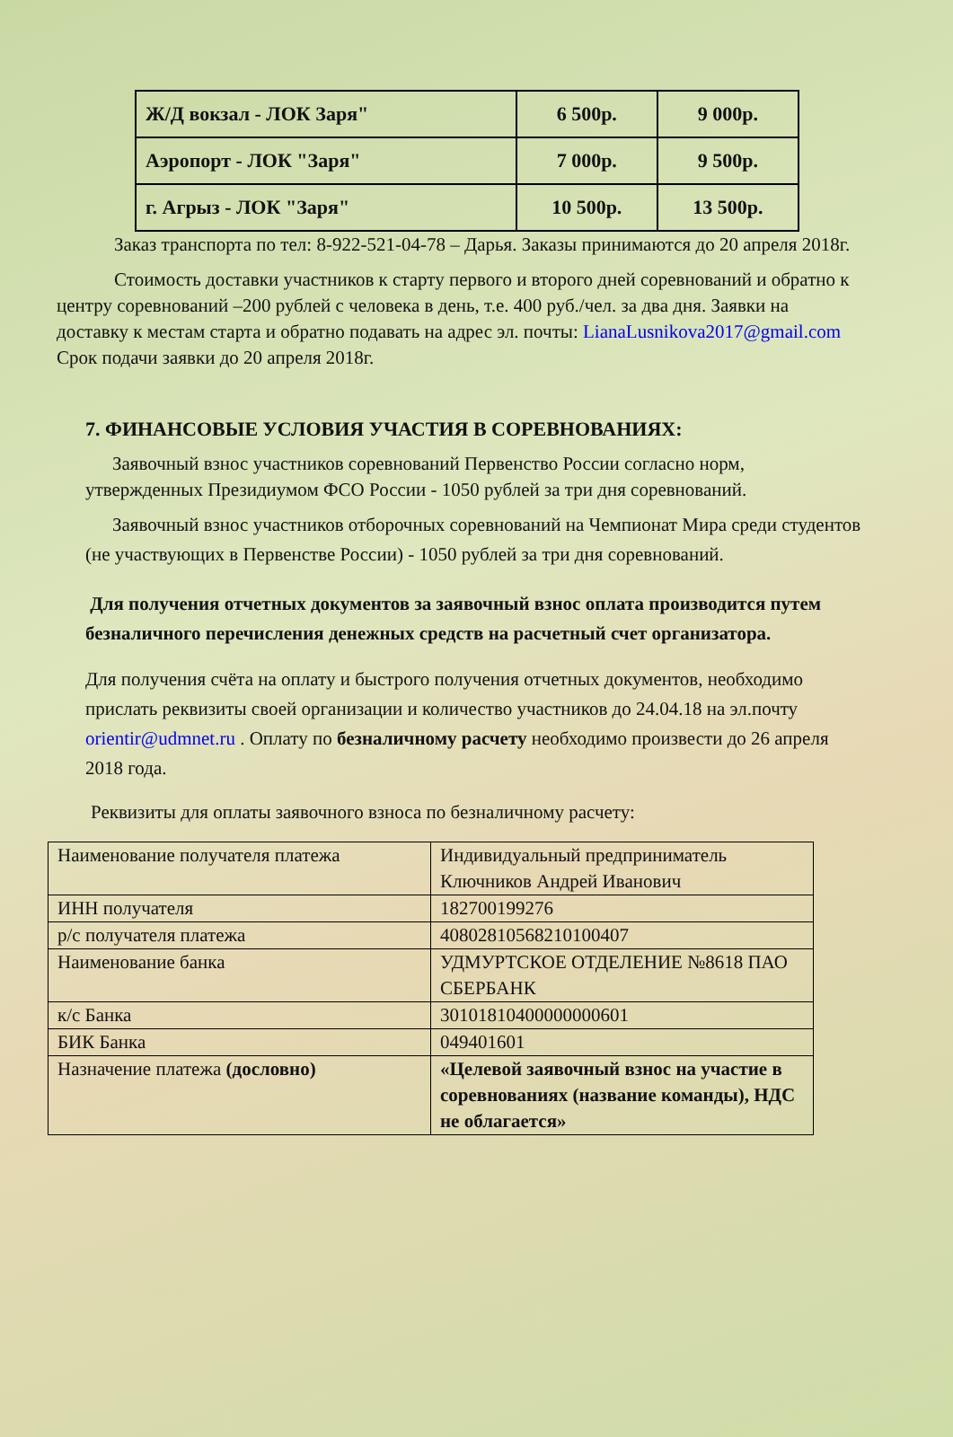| Ж/Д вокзал - ЛОК Заря" | 6 500р. | 9 000р. |
| Аэропорт - ЛОК "Заря" | 7 000р. | 9 500р. |
| г. Агрыз - ЛОК "Заря" | 10 500р. | 13 500р. |
Заказ транспорта по тел: 8-922-521-04-78 – Дарья. Заказы принимаются до 20 апреля 2018г.
Стоимость доставки участников к старту первого и второго дней соревнований и обратно к центру соревнований –200 рублей с человека в день, т.е. 400 руб./чел. за два дня. Заявки на доставку к местам старта и обратно подавать на адрес эл. почты: LianaLusnikova2017@gmail.com Срок подачи заявки до 20 апреля 2018г.
7. ФИНАНСОВЫЕ УСЛОВИЯ УЧАСТИЯ В СОРЕВНОВАНИЯХ:
Заявочный взнос участников соревнований Первенство России согласно норм, утвержденных Президиумом ФСО России - 1050 рублей за три дня соревнований.
Заявочный взнос участников отборочных соревнований на Чемпионат Мира среди студентов (не участвующих в Первенстве России) - 1050 рублей за три дня соревнований.
Для получения отчетных документов за заявочный взнос оплата производится путем безналичного перечисления денежных средств на расчетный счет организатора.
Для получения счёта на оплату и быстрого получения отчетных документов, необходимо прислать реквизиты своей организации и количество участников до 24.04.18 на эл.почту orientir@udmnet.ru . Оплату по безналичному расчету необходимо произвести до 26 апреля 2018 года.
Реквизиты для оплаты заявочного взноса по безналичному расчету:
| Наименование получателя платежа | Индивидуальный предприниматель Ключников Андрей Иванович |
| ИНН получателя | 182700199276 |
| р/с получателя платежа | 40802810568210100407 |
| Наименование банка | УДМУРТСКОЕ ОТДЕЛЕНИЕ №8618 ПАО СБЕРБАНК |
| к/с Банка | 30101810400000000601 |
| БИК Банка | 049401601 |
| Назначение платежа (дословно) | «Целевой заявочный взнос на участие в соревнованиях (название команды), НДС не облагается» |